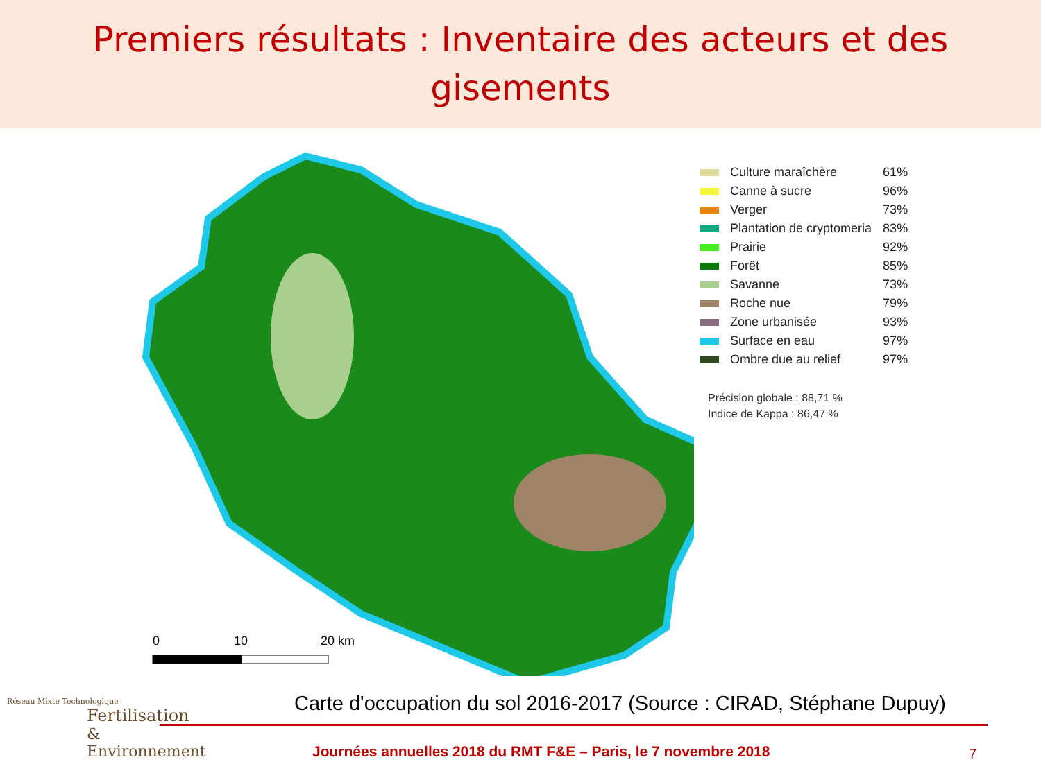Premiers résultats : Inventaire des acteurs et des
gisements
0
10
20 km
| | Culture maraîchère | 61% |
| | Canne à sucre | 96% |
| | Verger | 73% |
| | Plantation de cryptomeria | 83% |
| | Prairie | 92% |
| | Forêt | 85% |
| | Savanne | 73% |
| | Roche nue | 79% |
| | Zone urbanisée | 93% |
| | Surface en eau | 97% |
| | Ombre due au relief | 97% |
Précision globale : 88,71 %
Indice de Kappa : 86,47 %
Carte d'occupation du sol 2016-2017 (Source : CIRAD, Stéphane Dupuy)
Réseau Mixte Technologique
Fertilisation
& Environnement
Journées annuelles 2018 du RMT F&E – Paris, le 7 novembre 2018
7